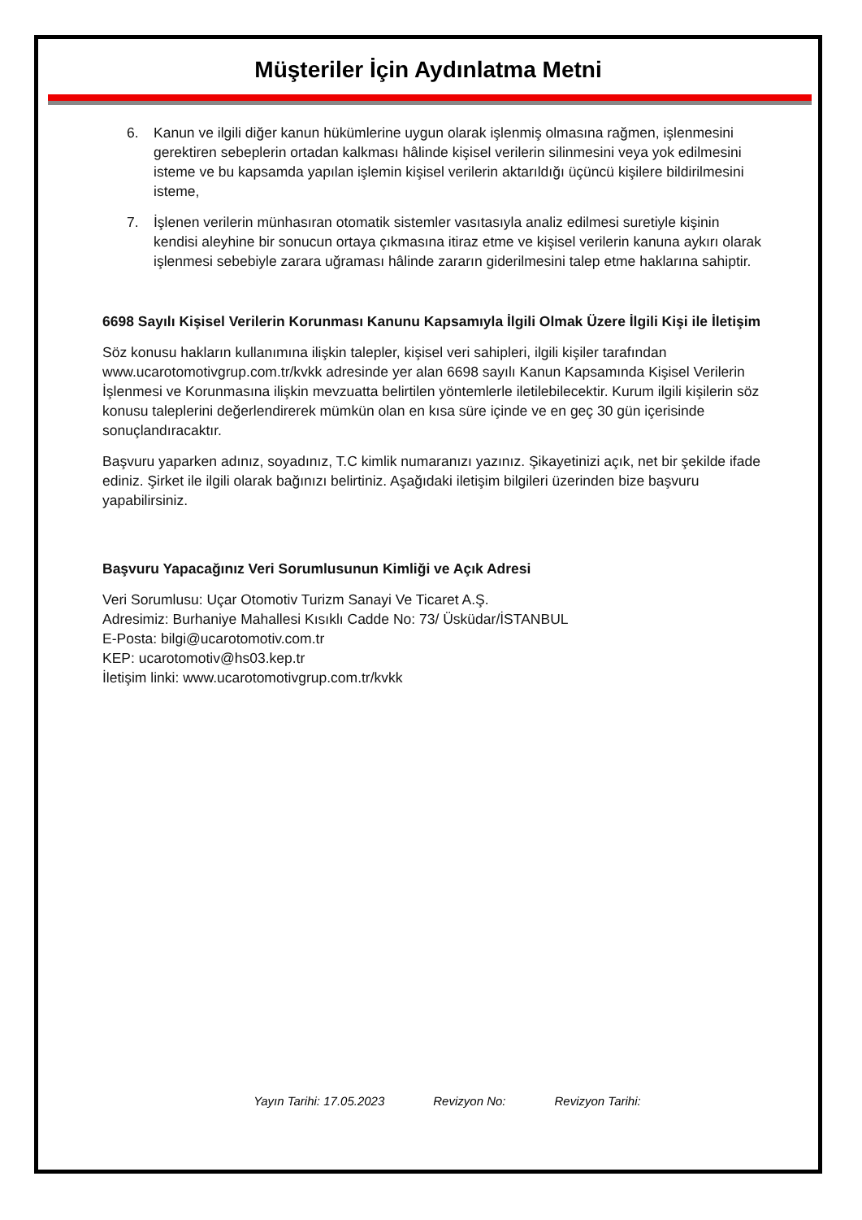Müşteriler İçin Aydınlatma Metni
6. Kanun ve ilgili diğer kanun hükümlerine uygun olarak işlenmiş olmasına rağmen, işlenmesini gerektiren sebeplerin ortadan kalkması hâlinde kişisel verilerin silinmesini veya yok edilmesini isteme ve bu kapsamda yapılan işlemin kişisel verilerin aktarıldığı üçüncü kişilere bildirilmesini isteme,
7. İşlenen verilerin münhasıran otomatik sistemler vasıtasıyla analiz edilmesi suretiyle kişinin kendisi aleyhine bir sonucun ortaya çıkmasına itiraz etme ve kişisel verilerin kanuna aykırı olarak işlenmesi sebebiyle zarara uğraması hâlinde zararın giderilmesini talep etme haklarına sahiptir.
6698 Sayılı Kişisel Verilerin Korunması Kanunu Kapsamıyla İlgili Olmak Üzere İlgili Kişi ile İletişim
Söz konusu hakların kullanımına ilişkin talepler, kişisel veri sahipleri, ilgili kişiler tarafından www.ucarotomotivgrup.com.tr/kvkk adresinde yer alan 6698 sayılı Kanun Kapsamında Kişisel Verilerin İşlenmesi ve Korunmasına ilişkin mevzuatta belirtilen yöntemlerle iletilebilecektir. Kurum ilgili kişilerin söz konusu taleplerini değerlendirerek mümkün olan en kısa süre içinde ve en geç 30 gün içerisinde sonuçlandıracaktır.
Başvuru yaparken adınız, soyadınız, T.C kimlik numaranızı yazınız. Şikayetinizi açık, net bir şekilde ifade ediniz. Şirket ile ilgili olarak bağınızı belirtiniz. Aşağıdaki iletişim bilgileri üzerinden bize başvuru yapabilirsiniz.
Başvuru Yapacağınız Veri Sorumlusunun Kimliği ve Açık Adresi
Veri Sorumlusu: Uçar Otomotiv Turizm Sanayi Ve Ticaret A.Ş.
Adresimiz: Burhaniye Mahallesi Kısıklı Cadde No: 73/ Üsküdar/İSTANBUL
E-Posta: bilgi@ucarotomotiv.com.tr
KEP: ucarotomotiv@hs03.kep.tr
İletişim linki: www.ucarotomotivgrup.com.tr/kvkk
Yayın Tarihi: 17.05.2023 Revizyon No: Revizyon Tarihi: